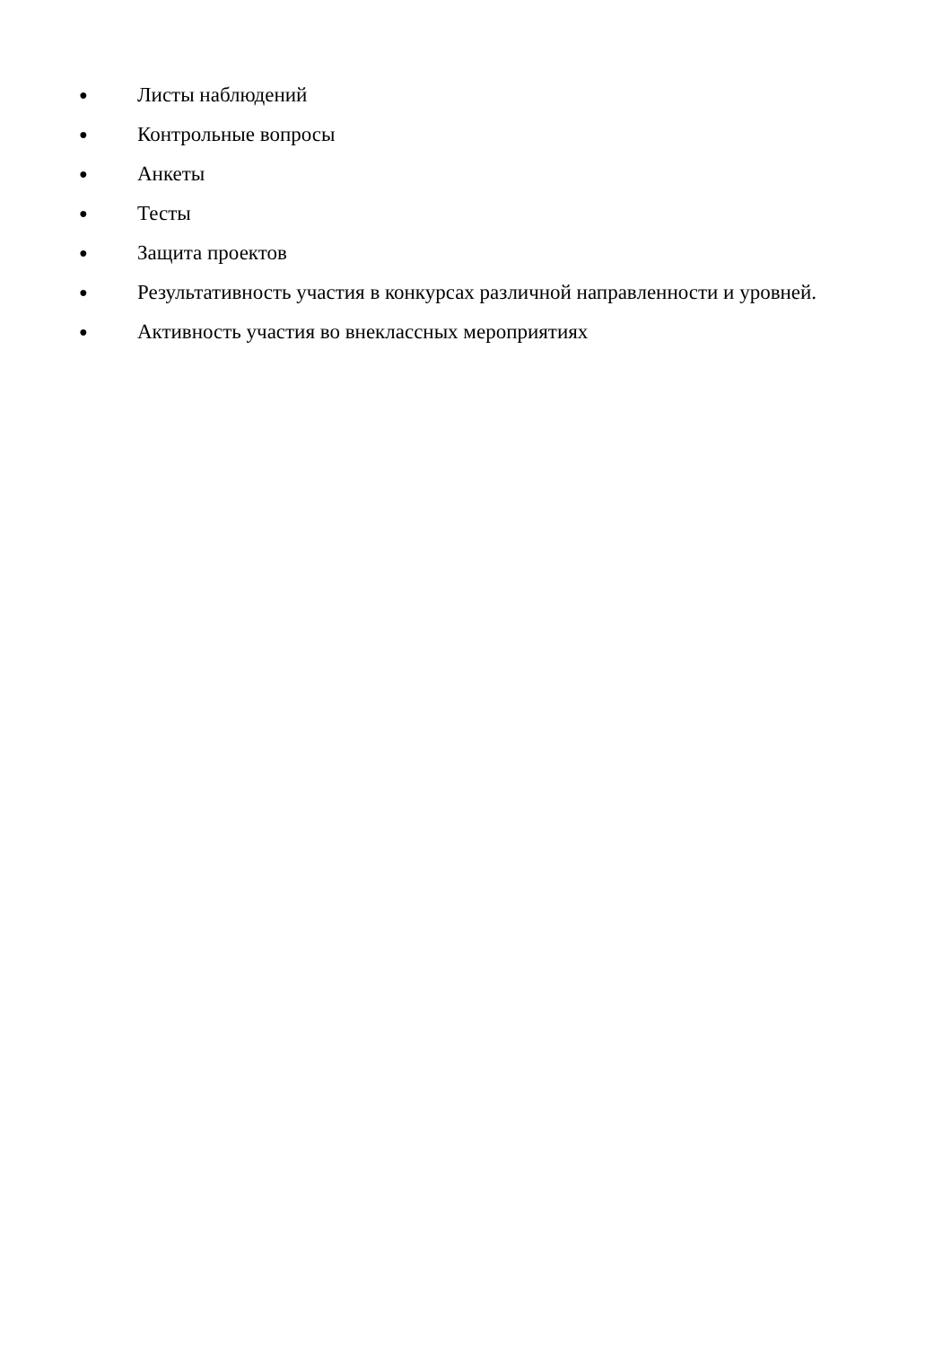● Листы наблюдений
● Контрольные вопросы
● Анкеты
● Тесты
● Защита проектов
● Результативность участия в конкурсах различной направленности и уровней.
● Активность участия во внеклассных мероприятиях